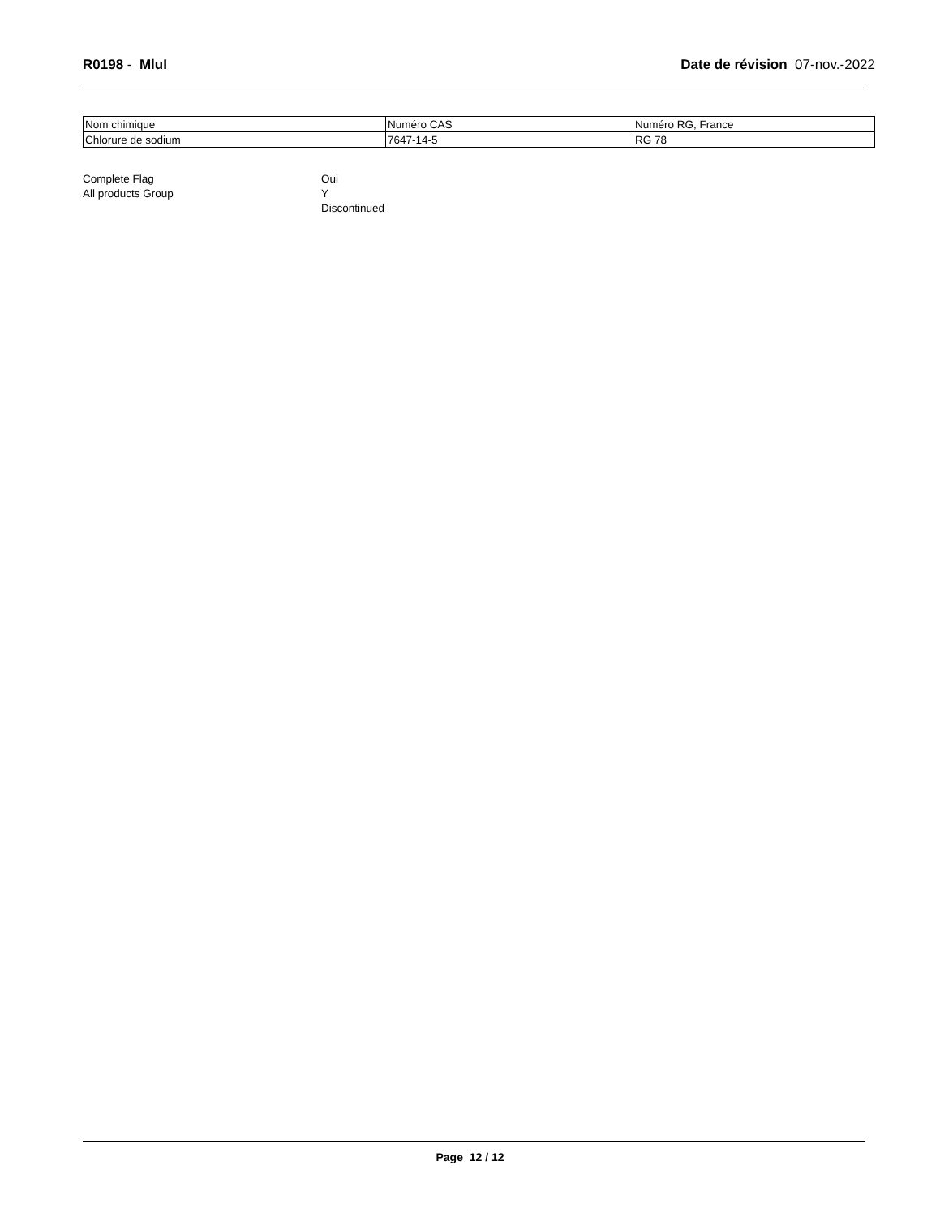R0198 - MluI Date de révision 07-nov.-2022
| Nom chimique | Numéro CAS | Numéro RG, France |
| Chlorure de sodium | 7647-14-5 | RG 78 |
Complete Flag
Oui
All products Group
Y
Discontinued
Page 12 / 12